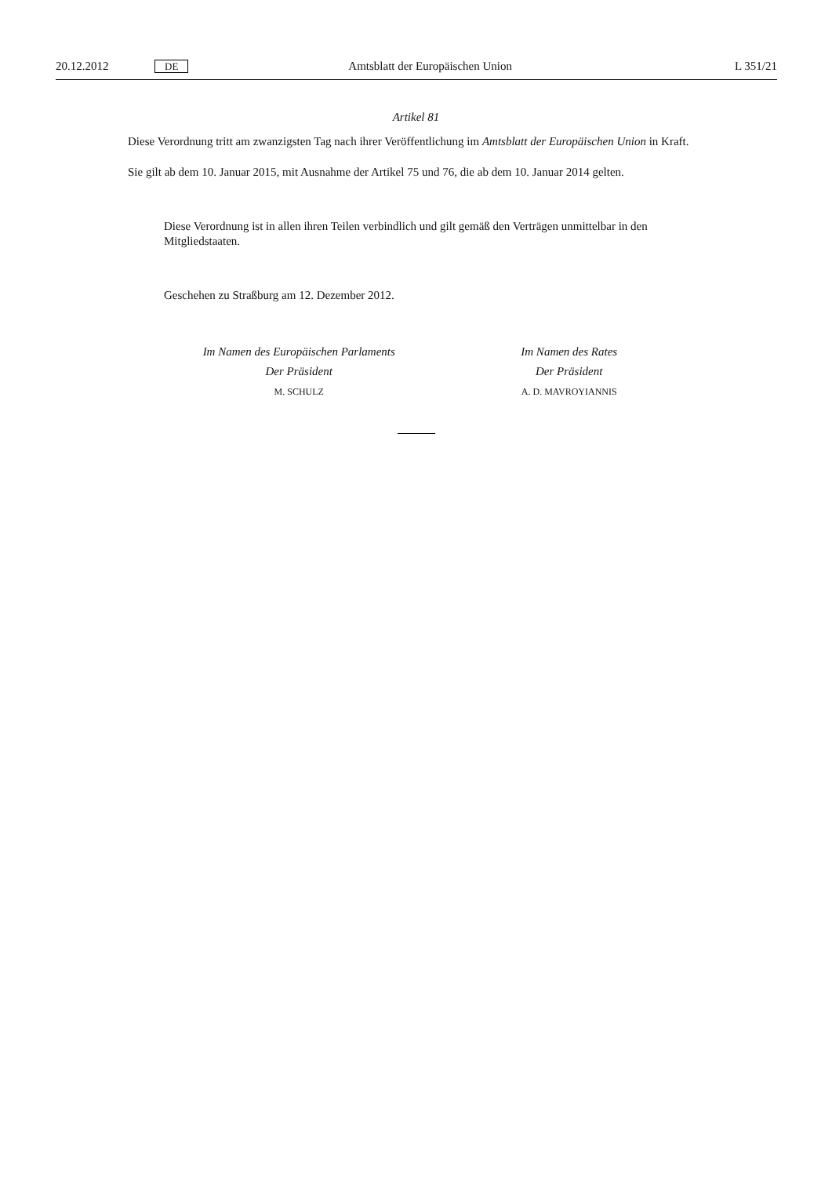20.12.2012 DE Amtsblatt der Europäischen Union L 351/21
Artikel 81
Diese Verordnung tritt am zwanzigsten Tag nach ihrer Veröffentlichung im Amtsblatt der Europäischen Union in Kraft.
Sie gilt ab dem 10. Januar 2015, mit Ausnahme der Artikel 75 und 76, die ab dem 10. Januar 2014 gelten.
Diese Verordnung ist in allen ihren Teilen verbindlich und gilt gemäß den Verträgen unmittelbar in den Mitgliedstaaten.
Geschehen zu Straßburg am 12. Dezember 2012.
Im Namen des Europäischen Parlaments
Der Präsident
M. SCHULZ
Im Namen des Rates
Der Präsident
A. D. MAVROYIANNIS